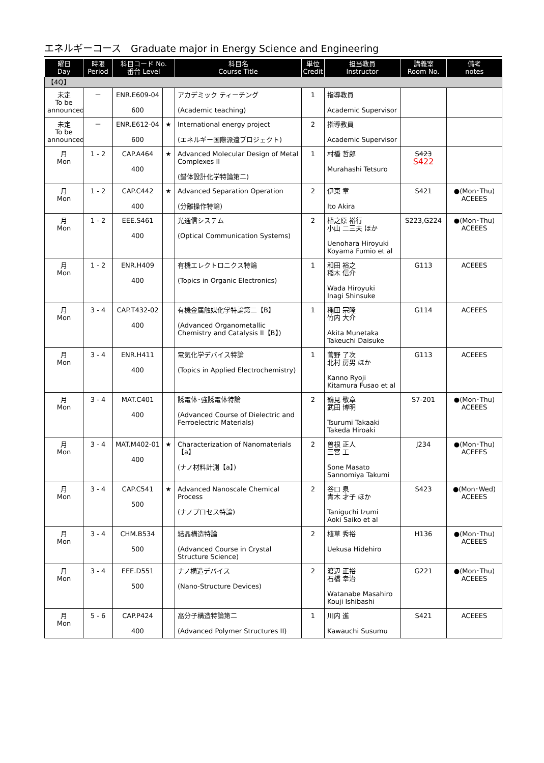エネルギーコース　Graduate major in Energy Science and Engineering
| 曜日 Day | 時限 Period | 科目コード No. 番台 Level | | 科目名 Course Title | 単位 Credit | 担当教員 Instructor | 講義室 Room No. | 備考 notes |
| --- | --- | --- | --- | --- | --- | --- | --- | --- |
| 【4Q】 | | | | | | | | |
| 未定 To be announced | － | ENR.E609-04 600 | | アカデミック ティーチング (Academic teaching) | 1 | 指導教員 Academic Supervisor | | |
| 未定 To be announced | － | ENR.E612-04 600 | ★ | International energy project (エネルギー国際派遣プロジェクト) | 2 | 指導教員 Academic Supervisor | | |
| 月 Mon | 1 - 2 | CAP.A464 400 | ★ | Advanced Molecular Design of Metal Complexes II (錯体設計化学特論第二) | 1 | 村橋 哲郎 Murahashi Tetsuro | S423 S422 | |
| 月 Mon | 1 - 2 | CAP.C442 400 | ★ | Advanced Separation Operation (分離操作特論) | 2 | 伊東 章 Ito Akira | S421 | ●(Mon･Thu) ACEEES |
| 月 Mon | 1 - 2 | EEE.S461 400 | | 光通信システム (Optical Communication Systems) | 2 | 植之原 裕行 小山 二三夫 ほか Uenohara Hiroyuki Koyama Fumio et al | S223,G224 | ●(Mon･Thu) ACEEES |
| 月 Mon | 1 - 2 | ENR.H409 400 | | 有機エレクトロニクス特論 (Topics in Organic Electronics) | 1 | 和田 裕之 稲木 信介 Wada Hiroyuki Inagi Shinsuke | G113 | ACEEES |
| 月 Mon | 3 - 4 | CAP.T432-02 400 | | 有機金属触媒化学特論第二【B】 (Advanced Organometallic Chemistry and Catalysis II【B】) | 1 | 穐田 宗隆 竹内 大介 Akita Munetaka Takeuchi Daisuke | G114 | ACEEES |
| 月 Mon | 3 - 4 | ENR.H411 400 | | 電気化学デバイス特論 (Topics in Applied Electrochemistry) | 1 | 菅野 了次 北村 房男 ほか Kanno Ryoji Kitamura Fusao et al | G113 | ACEEES |
| 月 Mon | 3 - 4 | MAT.C401 400 | | 誘電体･強誘電体特論 (Advanced Course of Dielectric and Ferroelectric Materials) | 2 | 鶴見 敬章 武田 博明 Tsurumi Takaaki Takeda Hiroaki | S7-201 | ●(Mon･Thu) ACEEES |
| 月 Mon | 3 - 4 | MAT.M402-01 400 | ★ | Characterization of Nanomaterials【a】 (ナノ材料計測【a】) | 2 | 曽根 正人 三宮 工 Sone Masato Sannomiya Takumi | J234 | ●(Mon･Thu) ACEEES |
| 月 Mon | 3 - 4 | CAP.C541 500 | ★ | Advanced Nanoscale Chemical Process (ナノプロセス特論) | 2 | 谷口 泉 青木 才子 ほか Taniguchi Izumi Aoki Saiko et al | S423 | ●(Mon･Wed) ACEEES |
| 月 Mon | 3 - 4 | CHM.B534 500 | | 結晶構造特論 (Advanced Course in Crystal Structure Science) | 2 | 植草 秀裕 Uekusa Hidehiro | H136 | ●(Mon･Thu) ACEEES |
| 月 Mon | 3 - 4 | EEE.D551 500 | | ナノ構造デバイス (Nano-Structure Devices) | 2 | 渡辺 正裕 石橋 幸治 Watanabe Masahiro Kouji Ishibashi | G221 | ●(Mon･Thu) ACEEES |
| 月 Mon | 5 - 6 | CAP.P424 400 | | 高分子構造特論第二 (Advanced Polymer Structures II) | 1 | 川内 進 Kawauchi Susumu | S421 | ACEEES |